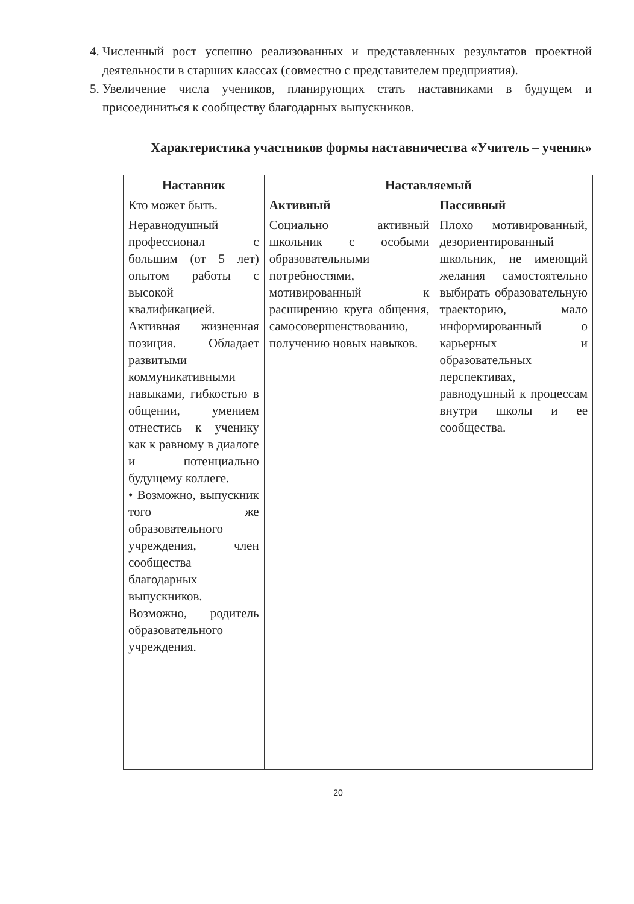4. Численный рост успешно реализованных и представленных результатов проектной деятельности в старших классах (совместно с представителем предприятия).
5. Увеличение числа учеников, планирующих стать наставниками в будущем и присоединиться к сообществу благодарных выпускников.
Характеристика участников формы наставничества «Учитель – ученик»
| Наставник | Наставляемый | |
| --- | --- | --- |
| Кто может быть. | Активный | Пассивный |
| Неравнодушный профессионал с большим (от 5 лет) опытом работы с высокой квалификацией. Активная жизненная позиция. Обладает развитыми коммуникативными навыками, гибкостью в общении, умением отнестись к ученику как к равному в диалоге и потенциально будущему коллеге. • Возможно, выпускник того же образовательного учреждения, член сообщества благодарных выпускников. Возможно, родитель образовательного учреждения. | Социально активный школьник с особыми образовательными потребностями, мотивированный к расширению круга общения, самосовершенствованию, получению новых навыков. | Плохо мотивированный, дезориентированный школьник, не имеющий желания самостоятельно выбирать образовательную траекторию, мало информированный о карьерных и образовательных перспективах, равнодушный к процессам внутри школы и ее сообщества. |
20